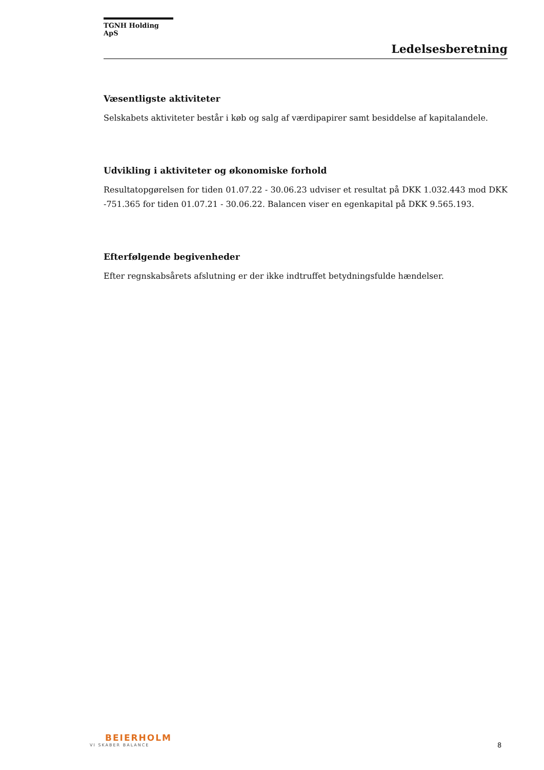TGNH Holding ApS
Ledelsesberetning
Væsentligste aktiviteter
Selskabets aktiviteter består i køb og salg af værdipapirer samt besiddelse af kapitalandele.
Udvikling i aktiviteter og økonomiske forhold
Resultatopgørelsen for tiden 01.07.22 - 30.06.23 udviser et resultat på DKK 1.032.443 mod DKK -751.365 for tiden 01.07.21 - 30.06.22. Balancen viser en egenkapital på DKK 9.565.193.
Efterfølgende begivenheder
Efter regnskabsårets afslutning er der ikke indtruffet betydningsfulde hændelser.
BEIERHOLM
VI SKABER BALANCE
8